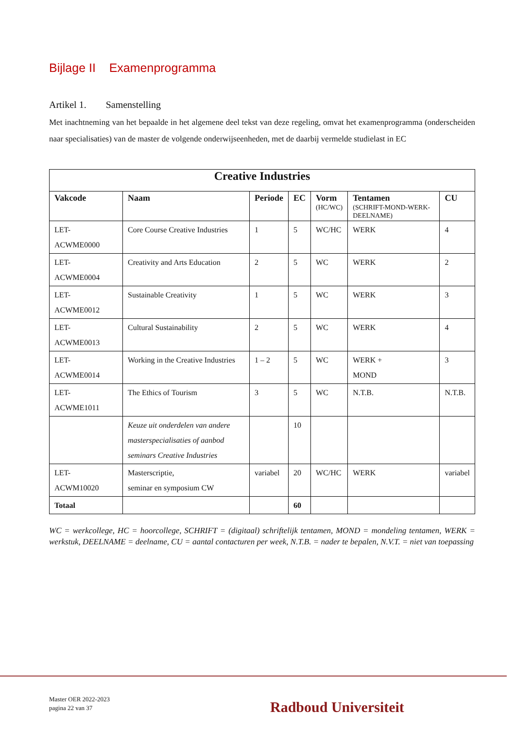Bijlage II Examenprogramma
Artikel 1. Samenstelling
Met inachtneming van het bepaalde in het algemene deel tekst van deze regeling, omvat het examenprogramma (onderscheiden naar specialisaties) van de master de volgende onderwijseenheden, met de daarbij vermelde studielast in EC
| Creative Industries | | | | | | |
| --- | --- | --- | --- | --- | --- | --- |
| Vakcode | Naam | Periode | EC | Vorm (HC/WC) | Tentamen (SCHRIFT-MOND-WERK-DEELNAME) | CU |
| LET- ACWME0000 | Core Course Creative Industries | 1 | 5 | WC/HC | WERK | 4 |
| LET- ACWME0004 | Creativity and Arts Education | 2 | 5 | WC | WERK | 2 |
| LET- ACWME0012 | Sustainable Creativity | 1 | 5 | WC | WERK | 3 |
| LET- ACWME0013 | Cultural Sustainability | 2 | 5 | WC | WERK | 4 |
| LET- ACWME0014 | Working in the Creative Industries | 1 – 2 | 5 | WC | WERK + MOND | 3 |
| LET- ACWME1011 | The Ethics of Tourism | 3 | 5 | WC | N.T.B. | N.T.B. |
| | Keuze uit onderdelen van andere masterspecialisaties of aanbod seminars Creative Industries | | 10 | | | |
| LET- ACWM10020 | Masterscriptie, seminar en symposium CW | variabel | 20 | WC/HC | WERK | variabel |
| Totaal | | | 60 | | | |
WC = werkcollege, HC = hoorcollege, SCHRIFT = (digitaal) schriftelijk tentamen, MOND = mondeling tentamen, WERK = werkstuk, DEELNAME = deelname, CU = aantal contacturen per week, N.T.B. = nader te bepalen, N.V.T. = niet van toepassing
Master OER 2022-2023
pagina 22 van 37
Radboud Universiteit